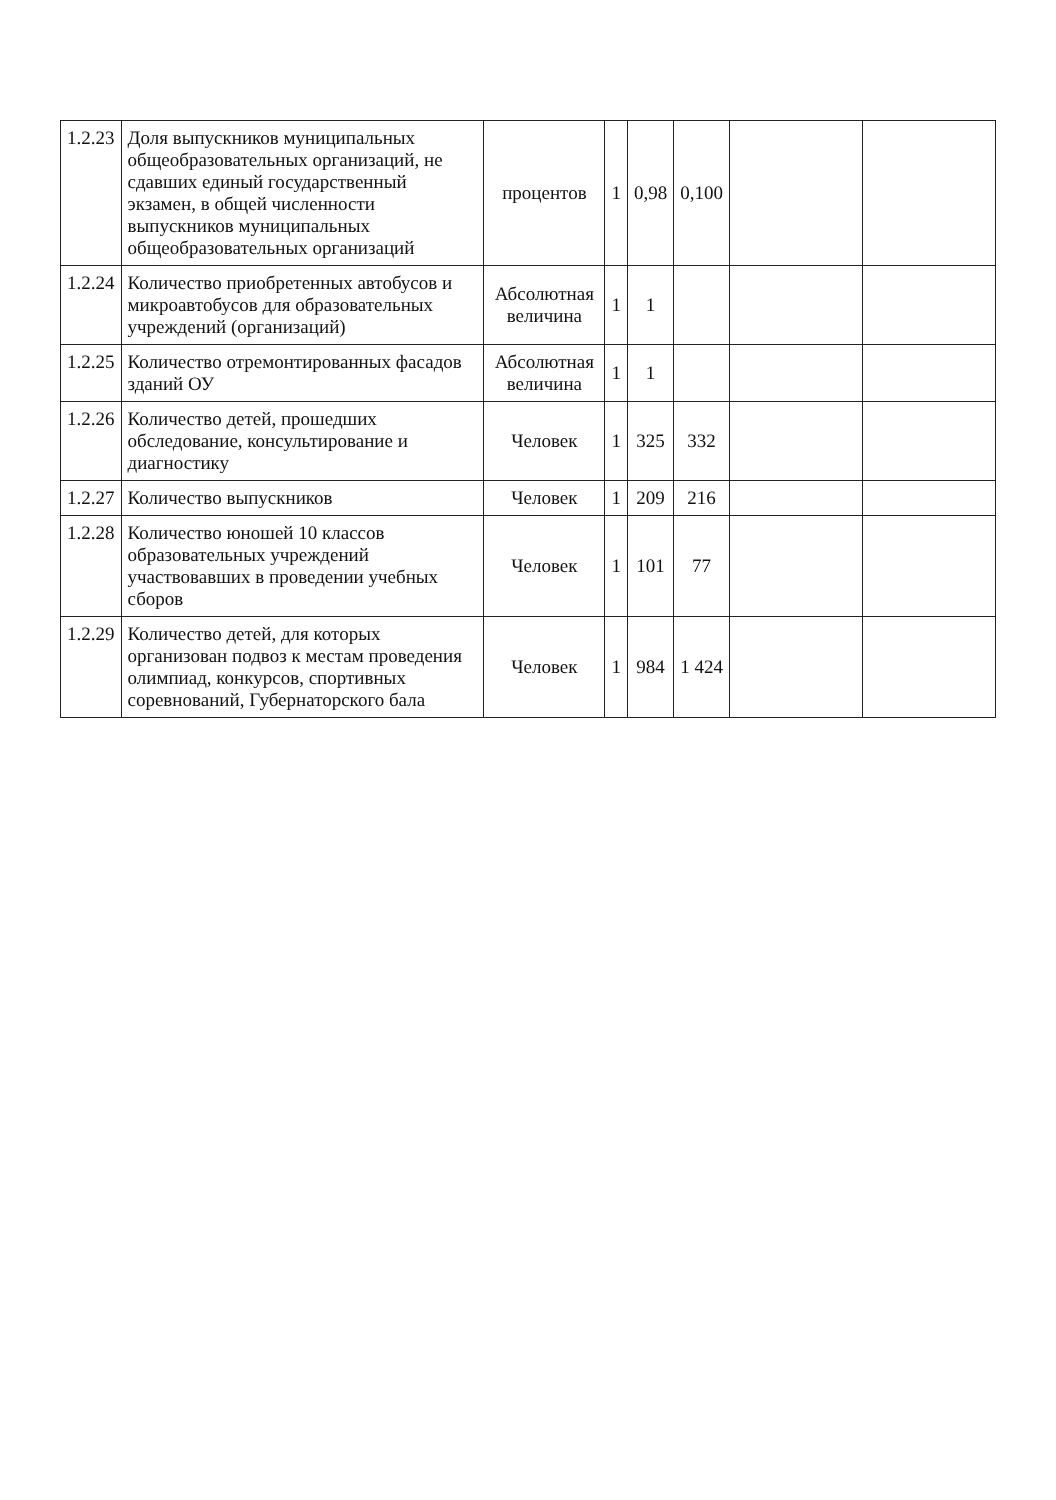| 1.2.23 | Доля выпускников муниципальных общеобразовательных организаций, не сдавших единый государственный экзамен, в общей численности выпускников муниципальных общеобразовательных организаций | процентов | 1 | 0,98 | 0,100 | | |
| 1.2.24 | Количество приобретенных автобусов и микроавтобусов для образовательных учреждений (организаций) | Абсолютная величина | 1 | 1 | | | |
| 1.2.25 | Количество отремонтированных фасадов зданий ОУ | Абсолютная величина | 1 | 1 | | | |
| 1.2.26 | Количество детей, прошедших обследование, консультирование и диагностику | Человек | 1 | 325 | 332 | | |
| 1.2.27 | Количество выпускников | Человек | 1 | 209 | 216 | | |
| 1.2.28 | Количество юношей 10 классов образовательных учреждений участвовавших в проведении учебных сборов | Человек | 1 | 101 | 77 | | |
| 1.2.29 | Количество детей, для которых организован подвоз к местам проведения олимпиад, конкурсов, спортивных соревнований, Губернаторского бала | Человек | 1 | 984 | 1 424 | | |